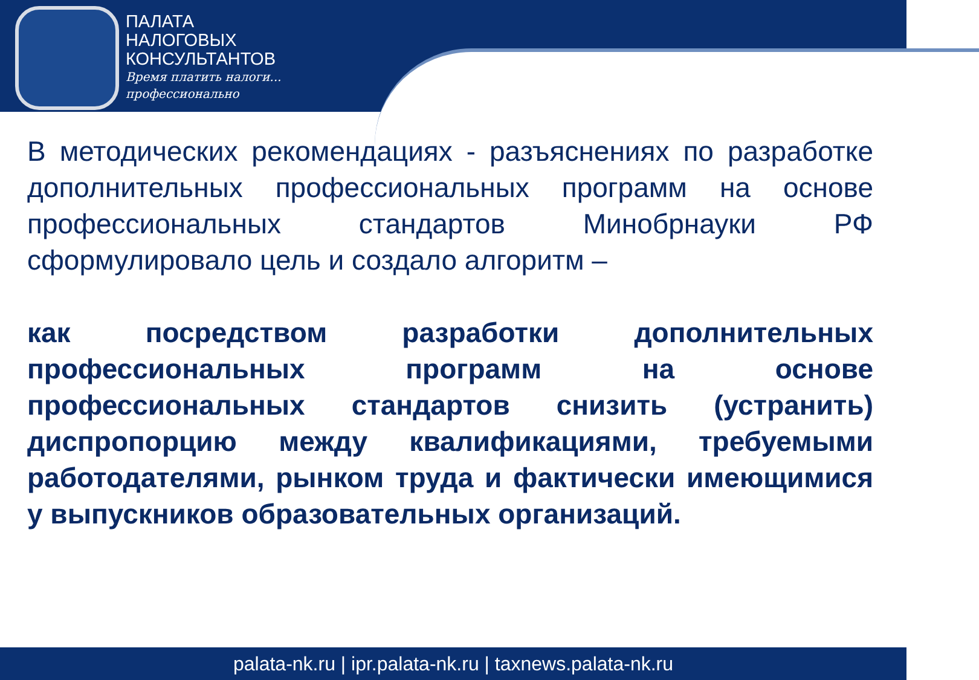ПАЛАТА
НАЛОГОВЫХ
КОНСУЛЬТАНТОВ
Время платить налоги...
профессионально
В методических рекомендациях - разъяснениях по разработке дополнительных профессиональных программ на основе профессиональных стандартов Минобрнауки РФ сформулировало цель и создало алгоритм –
как посредством разработки дополнительных профессиональных программ на основе профессиональных стандартов снизить (устранить) диспропорцию между квалификациями, требуемыми работодателями, рынком труда и фактически имеющимися у выпускников образовательных организаций.
palata-nk.ru | ipr.palata-nk.ru | taxnews.palata-nk.ru